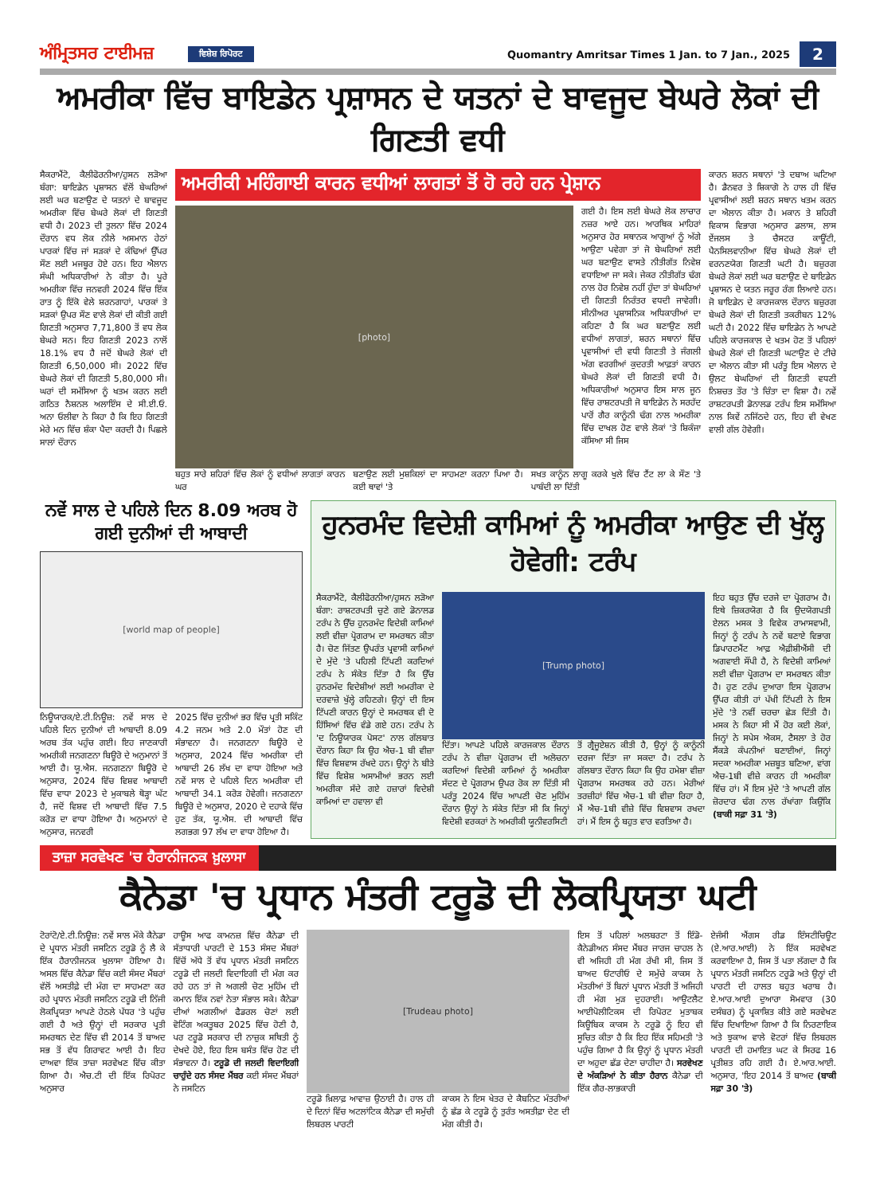ਅੰਮ੍ਰਿਤਸਰ ਟਾਈਮਜ਼
ਵਿਸ਼ੇਸ਼ ਰਿਪੋਰਟ
Quomantry Amritsar Times 1 Jan. to 7 Jan., 2025
2
ਅਮਰੀਕਾ ਵਿੱਚ ਬਾਇਡੇਨ ਪ੍ਰਸ਼ਾਸਨ ਦੇ ਯਤਨਾਂ ਦੇ ਬਾਵਜੂਦ ਬੇਘਰੇ ਲੋਕਾਂ ਦੀ ਗਿਣਤੀ ਵਧੀ
ਸੈਕਰਾਮੈਂਟੋ, ਕੈਲੀਫੋਰਨੀਆ/ਹੁਸਨ ਲੜੋਆ ਬੰਗਾ: ਬਾਇਡੇਨ ਪ੍ਰਸ਼ਾਸਨ ਵੱਲੋਂ ਬੇਘਰਿਆਂ ਲਈ ਘਰ ਬਣਾਉਣ ਦੇ ਯਤਨਾਂ ਦੇ ਬਾਵਜੂਦ ਅਮਰੀਕਾ ਵਿੱਚ ਬੇਘਰੇ ਲੋਕਾਂ ਦੀ ਗਿਣਤੀ ਵਧੀ ਹੈ। 2023 ਦੀ ਤੁਲਨਾ ਵਿੱਚ 2024 ਦੌਰਾਨ ਵਧ ਲੋਕ ਨੀਲੇ ਅਸਮਾਨ ਹੇਠਾਂ ਪਾਰਕਾਂ ਵਿੱਚ ਜਾਂ ਸੜਕਾਂ ਦੇ ਕੰਢਿਆਂ ਉੱਪਰ ਸੌਣ ਲਈ ਮਜਬੂਰ ਹੋਏ ਹਨ। ਇਹ ਐਲਾਨ ਸੰਘੀ ਅਧਿਕਾਰੀਆਂ ਨੇ ਕੀਤਾ ਹੈ। ਪੂਰੇ ਅਮਰੀਕਾ ਵਿੱਚ ਜਨਵਰੀ 2024 ਵਿੱਚ ਇੱਕ ਰਾਤ ਨੂੰ ਇੱਕੋ ਵੇਲੇ ਸ਼ਰਨਗਾਹਾਂ, ਪਾਰਕਾਂ ਤੇ ਸੜਕਾਂ ਉਪਰ ਸੌਣ ਵਾਲੇ ਲੋਕਾਂ ਦੀ ਕੀਤੀ ਗਈ ਗਿਣਤੀ ਅਨੁਸਾਰ 7,71,800 ਤੋਂ ਵਧ ਲੋਕ ਬੇਘਰੇ ਸਨ। ਇਹ ਗਿਣਤੀ 2023 ਨਾਲੋਂ 18.1% ਵਧ ਹੈ ਜਦੋਂ ਬੇਘਰੇ ਲੋਕਾਂ ਦੀ ਗਿਣਤੀ 6,50,000 ਸੀ। 2022 ਵਿੱਚ ਬੇਘਰੇ ਲੋਕਾਂ ਦੀ ਗਿਣਤੀ 5,80,000 ਸੀ। ਘਰਾਂ ਦੀ ਸਮੱਸਿਆ ਨੂੰ ਖਤਮ ਕਰਨ ਲਈ ਗਠਿਤ ਨੈਸ਼ਨਲ ਅਲਾਇੰਸ ਦੇ ਸੀ.ਈ.ਓ. ਅਨਾ ਓਲੀਵਾ ਨੇ ਕਿਹਾ ਹੈ ਕਿ ਇਹ ਗਿਣਤੀ ਮੇਰੇ ਮਨ ਵਿੱਚ ਸ਼ੰਕਾ ਪੈਦਾ ਕਰਦੀ ਹੈ। ਪਿਛਲੇ ਸਾਲਾਂ ਦੌਰਾਨ
ਅਮਰੀਕੀ ਮਹਿੰਗਾਈ ਕਾਰਨ ਵਧੀਆਂ ਲਾਗਤਾਂ ਤੋਂ ਹੋ ਰਹੇ ਹਨ ਪ੍ਰੇਸ਼ਾਨ
[photo]
ਗਈ ਹੈ। ਇਸ ਲਈ ਬੇਘਰੇ ਲੋਕ ਲਾਚਾਰ ਨਜ਼ਰ ਆਏ ਹਨ। ਆਰਥਿਕ ਮਾਹਿਰਾਂ ਅਨੁਸਾਰ ਹੋਰ ਸਥਾਨਕ ਆਗੂਆਂ ਨੂੰ ਅੱਗੇ ਆਉਣਾ ਪਵੇਗਾ ਤਾਂ ਜੋ ਬੇਘਰਿਆਂ ਲਈ ਘਰ ਬਣਾਉਣ ਵਾਸਤੇ ਨੀਤੀਗੱਤ ਨਿਵੇਸ਼ ਵਧਾਇਆ ਜਾ ਸਕੇ। ਜੇਕਰ ਨੀਤੀਗੱਤ ਢੰਗ ਨਾਲ ਹੋਰ ਨਿਵੇਸ਼ ਨਹੀਂ ਹੁੰਦਾ ਤਾਂ ਬੇਘਰਿਆਂ ਦੀ ਗਿਣਤੀ ਨਿਰੰਤਰ ਵਧਦੀ ਜਾਵੇਗੀ। ਸੀਨੀਅਰ ਪ੍ਰਸ਼ਾਸਨਿਕ ਅਧਿਕਾਰੀਆਂ ਦਾ ਕਹਿਣਾ ਹੈ ਕਿ ਘਰ ਬਣਾਉਣ ਲਈ ਵਧੀਆਂ ਲਾਗਤਾਂ, ਸ਼ਰਨ ਸਥਾਨਾਂ ਵਿੱਚ ਪ੍ਰਵਾਸੀਆਂ ਦੀ ਵਧੀ ਗਿਣਤੀ ਤੇ ਜੰਗਲੀ ਅੱਗ ਵਰਗੀਆਂ ਕੁਦਰਤੀ ਆਫ਼ਤਾਂ ਕਾਰਨ ਬੇਘਰੇ ਲੋਕਾਂ ਦੀ ਗਿਣਤੀ ਵਧੀ ਹੈ। ਅਧਿਕਾਰੀਆਂ ਅਨੁਸਾਰ ਇਸ ਸਾਲ ਜੂਨ ਵਿੱਚ ਰਾਸ਼ਟਰਪਤੀ ਜੋ ਬਾਇਡੇਨ ਨੇ ਸਰਹੱਦ ਪਾਰੋਂ ਗੈਰ ਕਾਨੂੰਨੀ ਢੰਗ ਨਾਲ ਅਮਰੀਕਾ ਵਿੱਚ ਦਾਖਲ ਹੋਣ ਵਾਲੇ ਲੋਕਾਂ 'ਤੇ ਸ਼ਿਕੰਜਾ ਕੱਸਿਆ ਸੀ ਜਿਸ
ਬਹੁਤ ਸਾਰੇ ਸ਼ਹਿਰਾਂ ਵਿੱਚ ਲੋਕਾਂ ਨੂੰ ਵਧੀਆਂ ਲਾਗਤਾਂ ਕਾਰਨ ਘਰ
ਬਣਾਉਣ ਲਈ ਮੁਸ਼ਕਿਲਾਂ ਦਾ ਸਾਹਮਣਾ ਕਰਨਾ ਪਿਆ ਹੈ। ਕਈ ਥਾਵਾਂ 'ਤੇ
ਸਖਤ ਕਾਨੂੰਨ ਲਾਗੂ ਕਰਕੇ ਖੁਲੇ ਵਿੱਚ ਟੈਂਟ ਲਾ ਕੇ ਸੌਣ 'ਤੇ ਪਾਬੰਦੀ ਲਾ ਦਿੱਤੀ
ਕਾਰਨ ਸ਼ਰਨ ਸਥਾਨਾਂ 'ਤੇ ਦਬਾਅ ਘਟਿਆ ਹੈ। ਡੈਨਵਰ ਤੇ ਸ਼ਿਕਾਗੋ ਨੇ ਹਾਲ ਹੀ ਵਿੱਚ ਪ੍ਰਵਾਸੀਆਂ ਲਈ ਸ਼ਰਨ ਸਥਾਨ ਖਤਮ ਕਰਨ ਦਾ ਐਲਾਨ ਕੀਤਾ ਹੈ। ਮਕਾਨ ਤੇ ਸ਼ਹਿਰੀ ਵਿਕਾਸ ਵਿਭਾਗ ਅਨੁਸਾਰ ਡਲਾਸ, ਲਾਸ ਏਂਜਲਸ ਤੇ ਚੈਸਟਰ ਕਾਊਂਟੀ, ਪੈਨਸਿਲਵਾਨੀਆ ਵਿੱਚ ਬੇਘਰੇ ਲੋਕਾਂ ਦੀ ਵਰਨਣਯੋਗ ਗਿਣਤੀ ਘਟੀ ਹੈ। ਬਜ਼ੁਰਗ ਬੇਘਰੇ ਲੋਕਾਂ ਲਈ ਘਰ ਬਣਾਉਣ ਦੇ ਬਾਇਡੇਨ ਪ੍ਰਸ਼ਾਸਨ ਦੇ ਯਤਨ ਜਰੂਰ ਰੰਗ ਲਿਆਏ ਹਨ। ਜੋ ਬਾਇਡੇਨ ਦੇ ਕਾਰਜਕਾਲ ਦੌਰਾਨ ਬਜ਼ੁਰਗ ਬੇਘਰੇ ਲੋਕਾਂ ਦੀ ਗਿਣਤੀ ਤਕਰੀਬਨ 12% ਘਟੀ ਹੈ। 2022 ਵਿੱਚ ਬਾਇਡੇਨ ਨੇ ਆਪਣੇ ਪਹਿਲੇ ਕਾਰਜਕਾਲ ਦੇ ਖਤਮ ਹੋਣ ਤੋਂ ਪਹਿਲਾਂ ਬੇਘਰੇ ਲੋਕਾਂ ਦੀ ਗਿਣਤੀ ਘਟਾਉਣ ਦੇ ਟੀਚੇ ਦਾ ਐਲਾਨ ਕੀਤਾ ਸੀ ਪਰੰਤੂ ਇਸ ਐਲਾਨ ਦੇ ਉਲਟ ਬੇਘਰਿਆਂ ਦੀ ਗਿਣਤੀ ਵਧਣੀ ਨਿਸ਼ਚਤ ਤੌਰ 'ਤੇ ਚਿੰਤਾ ਦਾ ਵਿਸ਼ਾ ਹੈ। ਨਵੇਂ ਰਾਸ਼ਟਰਪਤੀ ਡੋਨਾਲਡ ਟਰੰਪ ਇਸ ਸਮੱਸਿਆ ਨਾਲ ਕਿਵੇਂ ਨਜਿੱਠਦੇ ਹਨ, ਇਹ ਵੀ ਵੇਖਣ ਵਾਲੀ ਗੱਲ ਹੋਵੇਗੀ।
ਨਵੇਂ ਸਾਲ ਦੇ ਪਹਿਲੇ ਦਿਨ 8.09 ਅਰਬ ਹੋ ਗਈ ਦੁਨੀਆਂ ਦੀ ਆਬਾਦੀ
[world map of people]
ਨਿਊਯਾਰਕ/ਏ.ਟੀ.ਨਿਊਜ਼: ਨਵੇਂ ਸਾਲ ਦੇ ਪਹਿਲੇ ਦਿਨ ਦੁਨੀਆਂ ਦੀ ਆਬਾਦੀ 8.09 ਅਰਬ ਤੱਕ ਪਹੁੰਚ ਗਈ। ਇਹ ਜਾਣਕਾਰੀ ਅਮਰੀਕੀ ਜਨਗਣਨਾ ਬਿਊਰੋ ਦੇ ਅਨੁਮਾਨਾਂ ਤੋਂ ਆਈ ਹੈ। ਯੂ.ਐਸ. ਜਨਗਣਨਾ ਬਿਊਰੋ ਦੇ ਅਨੁਸਾਰ, 2024 ਵਿੱਚ ਵਿਸ਼ਵ ਆਬਾਦੀ ਵਿੱਚ ਵਾਧਾ 2023 ਦੇ ਮੁਕਾਬਲੇ ਥੋੜ੍ਹਾ ਘੱਟ ਹੈ, ਜਦੋਂ ਵਿਸ਼ਵ ਦੀ ਆਬਾਦੀ ਵਿੱਚ 7.5 ਕਰੋੜ ਦਾ ਵਾਧਾ ਹੋਇਆ ਹੈ। ਅਨੁਮਾਨਾਂ ਦੇ ਅਨੁਸਾਰ, ਜਨਵਰੀ
2025 ਵਿੱਚ ਦੁਨੀਆਂ ਭਰ ਵਿੱਚ ਪ੍ਰਤੀ ਸਕਿੰਟ 4.2 ਜਨਮ ਅਤੇ 2.0 ਮੌਤਾਂ ਹੋਣ ਦੀ ਸੰਭਾਵਨਾ ਹੈ। ਜਨਗਣਨਾ ਬਿਊਰੋ ਦੇ ਅਨੁਸਾਰ, 2024 ਵਿੱਚ ਅਮਰੀਕਾ ਦੀ ਆਬਾਦੀ 26 ਲੱਖ ਦਾ ਵਾਧਾ ਹੋਇਆ ਅਤੇ ਨਵੇਂ ਸਾਲ ਦੇ ਪਹਿਲੇ ਦਿਨ ਅਮਰੀਕਾ ਦੀ ਆਬਾਦੀ 34.1 ਕਰੋੜ ਹੋਵੇਗੀ। ਜਨਗਣਨਾ ਬਿਊਰੋ ਦੇ ਅਨੁਸਾਰ, 2020 ਦੇ ਦਹਾਕੇ ਵਿੱਚ ਹੁਣ ਤੱਕ, ਯੂ.ਐਸ. ਦੀ ਆਬਾਦੀ ਵਿੱਚ ਲਗਭਗ 97 ਲੱਖ ਦਾ ਵਾਧਾ ਹੋਇਆ ਹੈ।
ਹੁਨਰਮੰਦ ਵਿਦੇਸ਼ੀ ਕਾਮਿਆਂ ਨੂੰ ਅਮਰੀਕਾ ਆਉਣ ਦੀ ਖੁੱਲ੍ਹ ਹੋਵੇਗੀ: ਟਰੰਪ
ਸੈਕਰਾਮੈਂਟੋ, ਕੈਲੀਫੋਰਨੀਆ/ਹੁਸਨ ਲੜੋਆ ਬੰਗਾ: ਰਾਸ਼ਟਰਪਤੀ ਚੁਣੇ ਗਏ ਡੋਨਾਲਡ ਟਰੰਪ ਨੇ ਉੱਚ ਹੁਨਰਮੰਦ ਵਿਦੇਸ਼ੀ ਕਾਮਿਆਂ ਲਈ ਵੀਜ਼ਾ ਪ੍ਰੋਗਰਾਮ ਦਾ ਸਮਰਥਨ ਕੀਤਾ ਹੈ। ਚੋਣ ਜਿੱਤਣ ਉਪਰੰਤ ਪ੍ਰਵਾਸੀ ਕਾਮਿਆਂ ਦੇ ਮੁੱਦੇ 'ਤੇ ਪਹਿਲੀ ਟਿੱਪਣੀ ਕਰਦਿਆਂ ਟਰੰਪ ਨੇ ਸੰਕੇਤ ਦਿੱਤਾ ਹੈ ਕਿ ਉੱਚ ਹੁਨਰਮੰਦ ਵਿਦੇਸ਼ੀਆਂ ਲਈ ਅਮਰੀਕਾ ਦੇ ਦਰਵਾਜ਼ੇ ਖੁੱਲ੍ਹੇ ਰਹਿਣਗੇ। ਉਨ੍ਹਾਂ ਦੀ ਇਸ ਟਿੱਪਣੀ ਕਾਰਨ ਉਨ੍ਹਾਂ ਦੇ ਸਮਰਥਕ ਵੀ ਦੋ ਹਿੱਸਿਆਂ ਵਿੱਚ ਵੰਡੇ ਗਏ ਹਨ। ਟਰੰਪ ਨੇ 'ਦ ਨਿਊਯਾਰਕ ਪੋਸਟ' ਨਾਲ ਗੱਲਬਾਤ ਦੌਰਾਨ ਕਿਹਾ ਕਿ ਉਹ ਐਚ-1 ਬੀ ਵੀਜ਼ਾ ਵਿੱਚ ਵਿਸ਼ਵਾਸ ਰੱਖਦੇ ਹਨ। ਉਨ੍ਹਾਂ ਨੇ ਬੀਤੇ ਵਿੱਚ ਵਿਸ਼ੇਸ਼ ਅਸਾਮੀਆਂ ਭਰਨ ਲਈ ਅਮਰੀਕਾ ਸੱਦੇ ਗਏ ਹਜ਼ਾਰਾਂ ਵਿਦੇਸ਼ੀ ਕਾਮਿਆਂ ਦਾ ਹਵਾਲਾ ਵੀ
[Trump photo]
ਦਿੱਤਾ। ਆਪਣੇ ਪਹਿਲੇ ਕਾਰਜਕਾਲ ਦੌਰਾਨ ਟਰੰਪ ਨੇ ਵੀਜ਼ਾ ਪ੍ਰੋਗਰਾਮ ਦੀ ਅਲੋਚਨਾ ਕਰਦਿਆਂ ਵਿਦੇਸ਼ੀ ਕਾਮਿਆਂ ਨੂੰ ਅਮਰੀਕਾ ਸੱਦਣ ਦੇ ਪ੍ਰੋਗਰਾਮ ਉਪਰ ਰੋਕ ਲਾ ਦਿੱਤੀ ਸੀ ਪਰੰਤੂ 2024 ਵਿੱਚ ਆਪਣੀ ਚੋਣ ਮੁਹਿੰਮ ਦੌਰਾਨ ਉਨ੍ਹਾਂ ਨੇ ਸੰਕੇਤ ਦਿੱਤਾ ਸੀ ਕਿ ਜਿਨ੍ਹਾਂ ਵਿਦੇਸ਼ੀ ਵਰਕਰਾਂ ਨੇ ਅਮਰੀਕੀ ਯੂਨੀਵਰਸਿਟੀ
ਤੋਂ ਗ੍ਰੈਜੂਏਸ਼ਨ ਕੀਤੀ ਹੈ, ਉਨ੍ਹਾਂ ਨੂੰ ਕਾਨੂੰਨੀ ਦਰਜਾ ਦਿੱਤਾ ਜਾ ਸਕਦਾ ਹੈ। ਟਰੰਪ ਨੇ ਗੱਲਬਾਤ ਦੌਰਾਨ ਕਿਹਾ ਕਿ ਉਹ ਹਮੇਸ਼ਾ ਵੀਜ਼ਾ ਪ੍ਰੋਗਰਾਮ ਸਮਰਥਕ ਰਹੇ ਹਨ। ਮੇਰੀਆਂ ਤਰਜ਼ੀਹਾਂ ਵਿੱਚ ਐਚ-1 ਬੀ ਵੀਜ਼ਾ ਰਿਹਾ ਹੈ, ਮੈਂ ਐਚ-1ਬੀ ਵੀਜ਼ੇ ਵਿੱਚ ਵਿਸ਼ਵਾਸ ਰਖਦਾ ਹਾਂ। ਮੈਂ ਇਸ ਨੂੰ ਬਹੁਤ ਵਾਰ ਵਰਤਿਆ ਹੈ।
ਇਹ ਬਹੁਤ ਉੱਚ ਦਰਜੇ ਦਾ ਪ੍ਰੋਗਰਾਮ ਹੈ। ਇਥੇ ਜ਼ਿਕਰਯੋਗ ਹੈ ਕਿ ਉਦਯੋਗਪਤੀ ਏਲਨ ਮਸਕ ਤੇ ਵਿਵੇਕ ਰਾਮਾਸਵਾਮੀ, ਜਿਨ੍ਹਾਂ ਨੂੰ ਟਰੰਪ ਨੇ ਨਵੇਂ ਬਣਾਏ ਵਿਭਾਗ ਡਿਪਾਰਟਮੈਂਟ ਆਫ਼ ਐਫ਼ੀਸ਼ੀਐਂਸੀ ਦੀ ਅਗਵਾਈ ਸੌਂਪੀ ਹੈ, ਨੇ ਵਿਦੇਸ਼ੀ ਕਾਮਿਆਂ ਲਈ ਵੀਜ਼ਾ ਪ੍ਰੋਗਰਾਮ ਦਾ ਸਮਰਥਨ ਕੀਤਾ ਹੈ। ਹੁਣ ਟਰੰਪ ਦੁਆਰਾ ਇਸ ਪ੍ਰੋਗਰਾਮ ਉੱਪਰ ਕੀਤੀ ਹਾਂ ਪੱਖੀ ਟਿੱਪਣੀ ਨੇ ਇਸ ਮੁੱਦੇ 'ਤੇ ਨਵੀਂ ਚਰਚਾ ਛੇੜ ਦਿੱਤੀ ਹੈ। ਮਸਕ ਨੇ ਕਿਹਾ ਸੀ ਮੈਂ ਹੋਰ ਕਈ ਲੋਕਾਂ, ਜਿਨ੍ਹਾਂ ਨੇ ਸਪੇਸ ਐਕਸ, ਟੈਸਲਾ ਤੇ ਹੋਰ ਸੈਂਕੜੇ ਕੰਪਨੀਆਂ ਬਣਾਈਆਂ, ਜਿਨ੍ਹਾਂ ਸਦਕਾ ਅਮਰੀਕਾ ਮਜ਼ਬੂਤ ਬਣਿਆ, ਵਾਂਗ ਐਚ-1ਬੀ ਵੀਜ਼ੇ ਕਾਰਨ ਹੀ ਅਮਰੀਕਾ ਵਿੱਚ ਹਾਂ। ਮੈਂ ਇਸ ਮੁੱਦੇ 'ਤੇ ਆਪਣੀ ਗੱਲ ਜ਼ੋਰਦਾਰ ਢੰਗ ਨਾਲ ਰੱਖਾਂਗਾ ਕਿਉਂਕਿ (ਬਾਕੀ ਸਫ਼ਾ 31 'ਤੇ)
ਤਾਜ਼ਾ ਸਰਵੇਖਣ 'ਚ ਹੈਰਾਨੀਜਨਕ ਖ਼ੁਲਾਸਾ
ਕੈਨੇਡਾ 'ਚ ਪ੍ਰਧਾਨ ਮੰਤਰੀ ਟਰੂਡੋ ਦੀ ਲੋਕਪ੍ਰਿਯਤਾ ਘਟੀ
ਟੋਰਾਂਟੋ/ਏ.ਟੀ.ਨਿਊਜ਼: ਨਵੇਂ ਸਾਲ ਮੌਕੇ ਕੈਨੇਡਾ ਦੇ ਪ੍ਰਧਾਨ ਮੰਤਰੀ ਜਸਟਿਨ ਟਰੂਡੋ ਨੂੰ ਲੈ ਕੇ ਇੱਕ ਹੈਰਾਨੀਜਨਕ ਖੁਲਾਸਾ ਹੋਇਆ ਹੈ। ਅਸਲ ਵਿੱਚ ਕੈਨੇਡਾ ਵਿੱਚ ਕਈ ਸੰਸਦ ਮੈਂਬਰਾਂ ਵੱਲੋਂ ਅਸਤੀਫ਼ੇ ਦੀ ਮੰਗ ਦਾ ਸਾਹਮਣਾ ਕਰ ਰਹੇ ਪ੍ਰਧਾਨ ਮੰਤਰੀ ਜਸਟਿਨ ਟਰੂਡੋ ਦੀ ਨਿੱਜੀ ਲੋਕਪ੍ਰਿਯਤਾ ਆਪਣੇ ਹੇਠਲੇ ਪੱਧਰ 'ਤੇ ਪਹੁੰਚ ਗਈ ਹੈ ਅਤੇ ਉਨ੍ਹਾਂ ਦੀ ਸਰਕਾਰ ਪ੍ਰਤੀ ਸਮਰਥਨ ਦੇਣ ਵਿੱਚ ਵੀ 2014 ਤੋਂ ਬਾਅਦ ਸਭ ਤੋਂ ਵੱਧ ਗਿਰਾਵਟ ਆਈ ਹੈ। ਇਹ ਦਾਅਵਾ ਇੱਕ ਤਾਜ਼ਾ ਸਰਵੇਖਣ ਵਿੱਚ ਕੀਤਾ ਗਿਆ ਹੈ। ਐਚ.ਟੀ ਦੀ ਇੱਕ ਰਿਪੋਰਟ ਅਨੁਸਾਰ
ਹਾਊਸ ਆਫ ਕਾਮਨਜ਼ ਵਿੱਚ ਕੈਨੇਡਾ ਦੀ ਸੱਤਾਧਾਰੀ ਪਾਰਟੀ ਦੇ 153 ਸੰਸਦ ਮੈਂਬਰਾਂ ਵਿੱਚੋਂ ਅੱਧੇ ਤੋਂ ਵੱਧ ਪ੍ਰਧਾਨ ਮੰਤਰੀ ਜਸਟਿਨ ਟਰੂਡੋ ਦੀ ਜਲਦੀ ਵਿਦਾਇਗੀ ਦੀ ਮੰਗ ਕਰ ਰਹੇ ਹਨ ਤਾਂ ਜੋ ਅਗਲੀ ਚੋਣ ਮੁਹਿੰਮ ਦੀ ਕਮਾਨ ਇੱਕ ਨਵਾਂ ਨੇਤਾ ਸੰਭਾਲ ਸਕੇ। ਕੈਨੇਡਾ ਦੀਆਂ ਅਗਲੀਆਂ ਫੈਡਰਲ ਚੋਣਾਂ ਲਈ ਵੋਟਿੰਗ ਅਕਤੂਬਰ 2025 ਵਿੱਚ ਹੋਣੀ ਹੈ, ਪਰ ਟਰੂਡੋ ਸਰਕਾਰ ਦੀ ਨਾਜ਼ੁਕ ਸਥਿਤੀ ਨੂੰ ਦੇਖਦੇ ਹੋਏ, ਇਹ ਇਸ ਬਸੰਤ ਵਿੱਚ ਹੋਣ ਦੀ ਸੰਭਾਵਨਾ ਹੈ। ਟਰੂਡੋ ਦੀ ਜਲਦੀ ਵਿਦਾਇਗੀ ਚਾਹੁੰਦੇ ਹਨ ਸੰਸਦ ਮੈਂਬਰ ਕਈ ਸੰਸਦ ਮੈਂਬਰਾਂ ਨੇ ਜਸਟਿਨ
[Trudeau photo]
ਟਰੂਡੋ ਖ਼ਿਲਾਫ਼ ਆਵਾਜ਼ ਉਠਾਈ ਹੈ। ਹਾਲ ਹੀ ਦੇ ਦਿਨਾਂ ਵਿੱਚ ਅਟਲਾਂਟਿਕ ਕੈਨੇਡਾ ਦੀ ਸਮੁੱਚੀ ਲਿਬਰਲ ਪਾਰਟੀ
ਕਾਕਸ ਨੇ ਇਸ ਖੇਤਰ ਦੇ ਕੈਬਨਿਟ ਮੰਤਰੀਆਂ ਨੂੰ ਛੱਡ ਕੇ ਟਰੂਡੋ ਨੂੰ ਤੁਰੰਤ ਅਸਤੀਫ਼ਾ ਦੇਣ ਦੀ ਮੰਗ ਕੀਤੀ ਹੈ।
ਇਸ ਤੋਂ ਪਹਿਲਾਂ ਅਲਬਰਟਾ ਤੋਂ ਇੰਡੋ-ਕੈਨੇਡੀਅਨ ਸੰਸਦ ਮੈਂਬਰ ਜਾਰਜ ਚਾਹਲ ਨੇ ਵੀ ਅਜਿਹੀ ਹੀ ਮੰਗ ਰੱਖੀ ਸੀ, ਜਿਸ ਤੋਂ ਬਾਅਦ ਓਂਟਾਰੀਓ ਦੇ ਸਮੁੱਚੇ ਕਾਕਸ ਨੇ ਮੰਤਰੀਆਂ ਤੋਂ ਬਿਨਾਂ ਪ੍ਰਧਾਨ ਮੰਤਰੀ ਤੋਂ ਅਜਿਹੀ ਹੀ ਮੰਗ ਮੁੜ ਦੁਹਰਾਈ। ਆਉਟਲੈਟ ਆਈਪੋਲੀਟਿਕਸ ਦੀ ਰਿਪੋਰਟ ਮੁਤਾਬਕ ਕਿਊਬਿਕ ਕਾਕਸ ਨੇ ਟਰੂਡੋ ਨੂੰ ਇਹ ਵੀ ਸੂਚਿਤ ਕੀਤਾ ਹੈ ਕਿ ਇਹ ਇੱਕ ਸਹਿਮਤੀ 'ਤੇ ਪਹੁੰਚ ਗਿਆ ਹੈ ਕਿ ਉਨ੍ਹਾਂ ਨੂੰ ਪ੍ਰਧਾਨ ਮੰਤਰੀ ਦਾ ਅਹੁਦਾ ਛੱਡ ਦੇਣਾ ਚਾਹੀਦਾ ਹੈ। ਸਰਵੇਖਣ ਦੇ ਅੰਕੜਿਆਂ ਨੇ ਕੀਤਾ ਹੈਰਾਨ ਕੈਨੇਡਾ ਦੀ ਇੱਕ ਗੈਰ-ਲਾਭਕਾਰੀ
ਏਜੰਸੀ ਐਂਗਸ ਰੀਡ ਇੰਸਟੀਚਿਊਟ (ਏ.ਆਰ.ਆਈ) ਨੇ ਇੱਕ ਸਰਵੇਖਣ ਕਰਵਾਇਆ ਹੈ, ਜਿਸ ਤੋਂ ਪਤਾ ਲੱਗਦਾ ਹੈ ਕਿ ਪ੍ਰਧਾਨ ਮੰਤਰੀ ਜਸਟਿਨ ਟਰੂਡੋ ਅਤੇ ਉਨ੍ਹਾਂ ਦੀ ਪਾਰਟੀ ਦੀ ਹਾਲਤ ਬਹੁਤ ਖਰਾਬ ਹੈ। ਏ.ਆਰ.ਆਈ ਦੁਆਰਾ ਸੋਮਵਾਰ (30 ਦਸੰਬਰ) ਨੂੰ ਪ੍ਰਕਾਸ਼ਿਤ ਕੀਤੇ ਗਏ ਸਰਵੇਖਣ ਵਿੱਚ ਦਿਖਾਇਆ ਗਿਆ ਹੈ ਕਿ ਨਿਰਣਾਇਕ ਅਤੇ ਝੁਕਾਅ ਵਾਲੇ ਵੋਟਰਾਂ ਵਿੱਚ ਲਿਬਰਲ ਪਾਰਟੀ ਦੀ ਹਮਾਇਤ ਘਟ ਕੇ ਸਿਰਫ 16 ਪ੍ਰਤੀਸ਼ਤ ਰਹਿ ਗਈ ਹੈ। ਏ.ਆਰ.ਆਈ. ਅਨੁਸਾਰ, 'ਇਹ 2014 ਤੋਂ ਬਾਅਦ (ਬਾਕੀ ਸਫ਼ਾ 30 'ਤੇ)